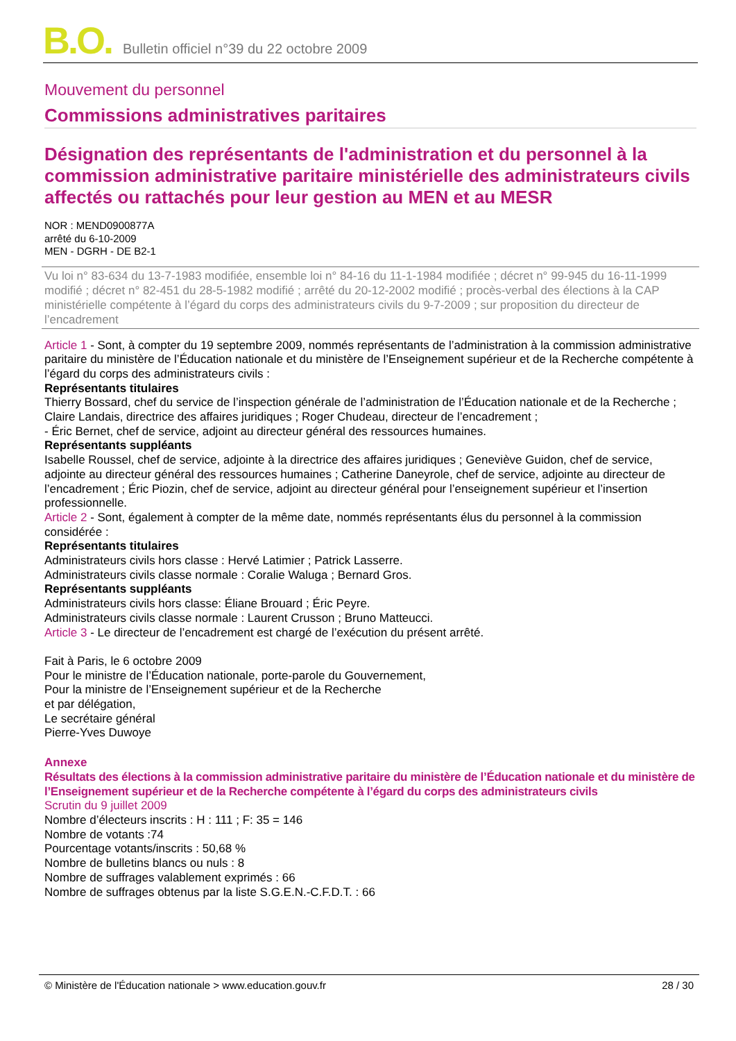B.O. Bulletin officiel n°39 du 22 octobre 2009
Mouvement du personnel
Commissions administratives paritaires
Désignation des représentants de l'administration et du personnel à la commission administrative paritaire ministérielle des administrateurs civils affectés ou rattachés pour leur gestion au MEN et au MESR
NOR : MEND0900877A
arrêté du 6-10-2009
MEN - DGRH - DE B2-1
Vu loi n° 83-634 du 13-7-1983 modifiée, ensemble loi n° 84-16 du 11-1-1984 modifiée ; décret n° 99-945 du 16-11-1999 modifié ; décret n° 82-451 du 28-5-1982 modifié ; arrêté du 20-12-2002 modifié ; procès-verbal des élections à la CAP ministérielle compétente à l’égard du corps des administrateurs civils du 9-7-2009 ; sur proposition du directeur de l’encadrement
Article 1 - Sont, à compter du 19 septembre 2009, nommés représentants de l’administration à la commission administrative paritaire du ministère de l’Éducation nationale et du ministère de l’Enseignement supérieur et de la Recherche compétente à l’égard du corps des administrateurs civils :
Représentants titulaires
Thierry Bossard, chef du service de l’inspection générale de l’administration de l’Éducation nationale et de la Recherche ; Claire Landais, directrice des affaires juridiques ; Roger Chudeau, directeur de l’encadrement ;
- Éric Bernet, chef de service, adjoint au directeur général des ressources humaines.
Représentants suppléants
Isabelle Roussel, chef de service, adjointe à la directrice des affaires juridiques ; Geneviève Guidon, chef de service, adjointe au directeur général des ressources humaines ; Catherine Daneyrole, chef de service, adjointe au directeur de l’encadrement ; Éric Piozin, chef de service, adjoint au directeur général pour l’enseignement supérieur et l’insertion professionnelle.
Article 2 - Sont, également à compter de la même date, nommés représentants élus du personnel à la commission considérée :
Représentants titulaires
Administrateurs civils hors classe : Hervé Latimier ; Patrick Lasserre.
Administrateurs civils classe normale : Coralie Waluga ; Bernard Gros.
Représentants suppléants
Administrateurs civils hors classe: Éliane Brouard ; Éric Peyre.
Administrateurs civils classe normale : Laurent Crusson ; Bruno Matteucci.
Article 3 - Le directeur de l’encadrement est chargé de l’exécution du présent arrêté.
Fait à Paris, le 6 octobre 2009
Pour le ministre de l’Éducation nationale, porte-parole du Gouvernement,
Pour la ministre de l’Enseignement supérieur et de la Recherche
et par délégation,
Le secrétaire général
Pierre-Yves Duwoye
Annexe
Résultats des élections à la commission administrative paritaire du ministère de l’Éducation nationale et du ministère de l’Enseignement supérieur et de la Recherche compétente à l’égard du corps des administrateurs civils
Scrutin du 9 juillet 2009
Nombre d’électeurs inscrits : H : 111 ; F: 35 = 146
Nombre de votants :74
Pourcentage votants/inscrits : 50,68 %
Nombre de bulletins blancs ou nuls : 8
Nombre de suffrages valablement exprimés : 66
Nombre de suffrages obtenus par la liste S.G.E.N.-C.F.D.T. : 66
© Ministère de l'Éducation nationale > www.education.gouv.fr 28 / 30